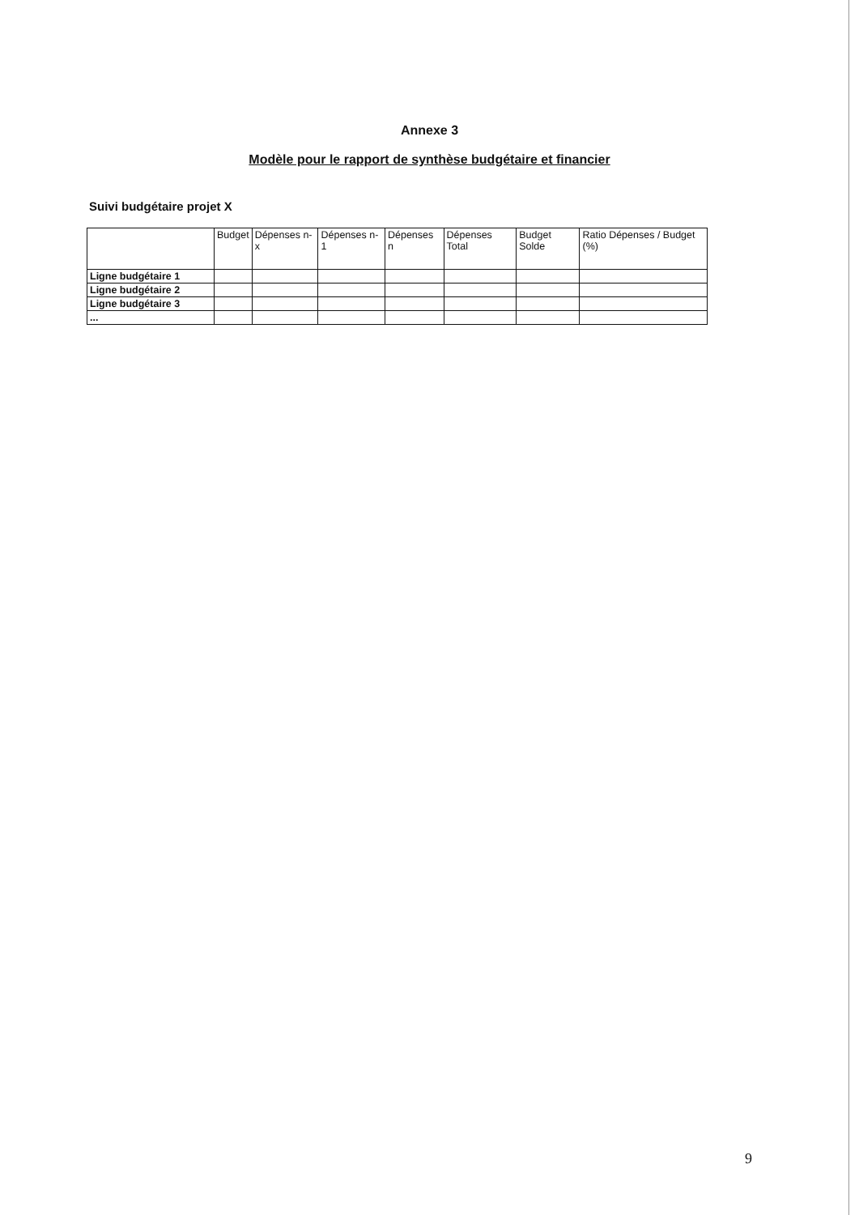Annexe 3
Modèle pour le rapport de synthèse budgétaire et financier
Suivi budgétaire projet X
| | Budget | Dépenses n-x | Dépenses n-1 | Dépenses n | Dépenses Total | Budget Solde | Ratio Dépenses / Budget (%) |
| --- | --- | --- | --- | --- | --- | --- | --- |
| Ligne budgétaire 1 | | | | | | | |
| Ligne budgétaire 2 | | | | | | | |
| Ligne budgétaire 3 | | | | | | | |
| ... | | | | | | | |
9